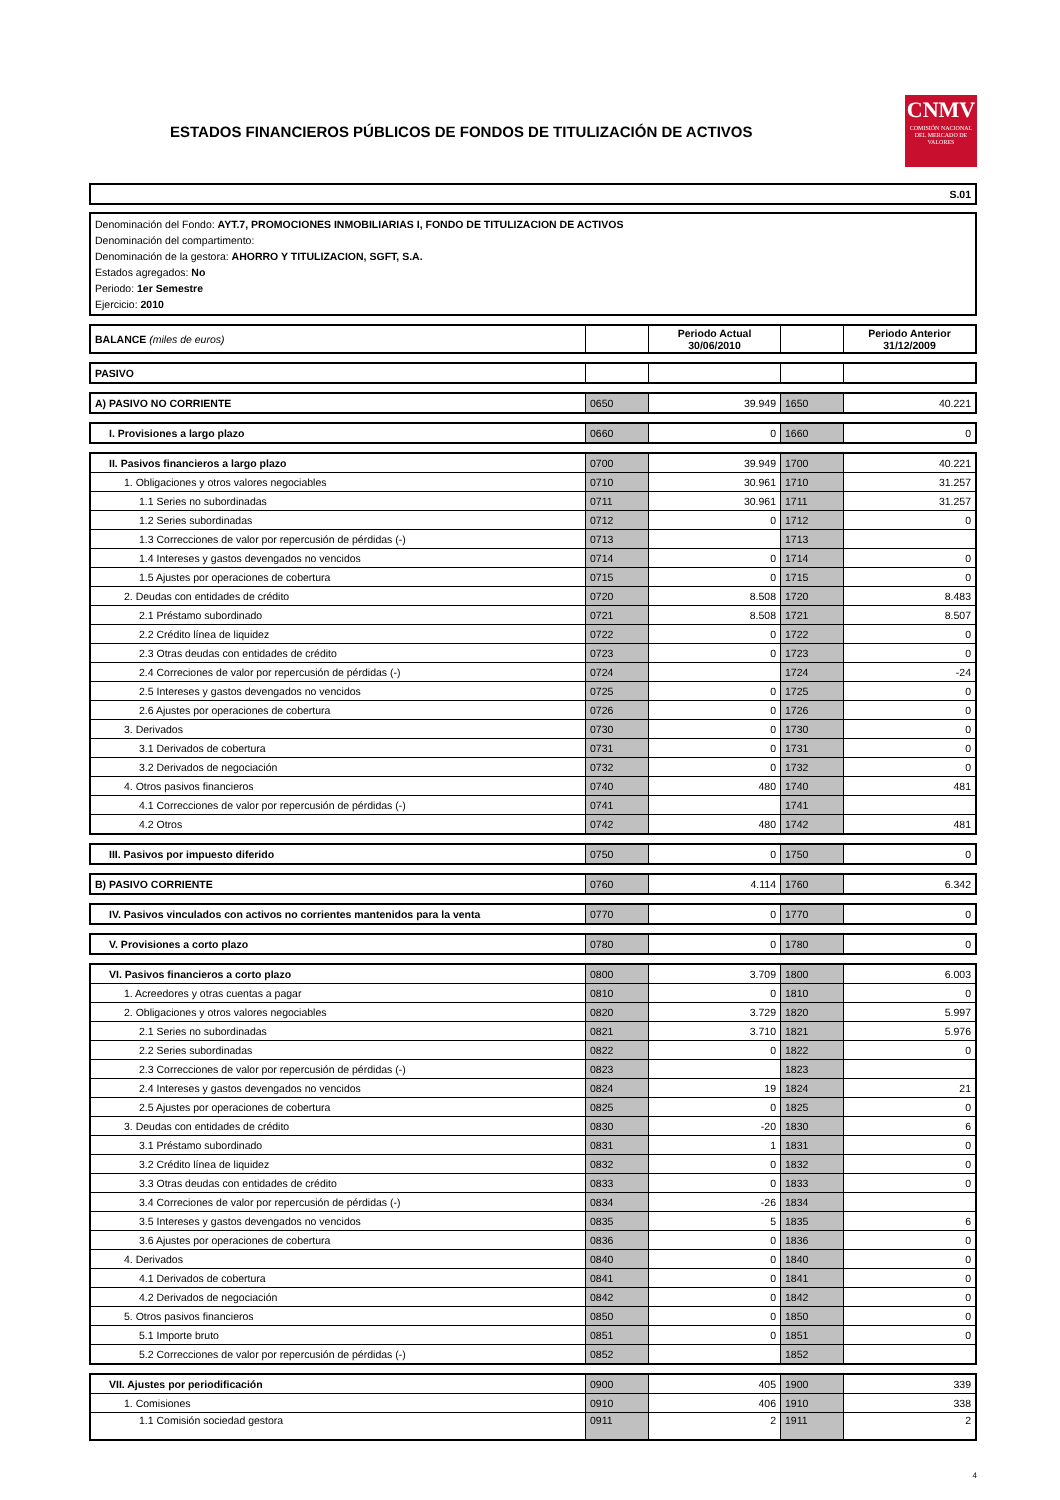ESTADOS FINANCIEROS PÚBLICOS DE FONDOS DE TITULIZACIÓN DE ACTIVOS
CNMV
COMISIÓN NACIONAL DEL MERCADO DE VALORES
| S.01 |
Denominación del Fondo: AYT.7, PROMOCIONES INMOBILIARIAS I, FONDO DE TITULIZACION DE ACTIVOS
Denominación del compartimento:
Denominación de la gestora: AHORRO Y TITULIZACION, SGFT, S.A.
Estados agregados: No
Periodo: 1er Semestre
Ejercicio: 2010
| BALANCE (miles de euros) | | Periodo Actual 30/06/2010 | | Periodo Anterior 31/12/2009 |
| PASIVO | | | | |
| A) PASIVO NO CORRIENTE | 0650 | 39.949 | 1650 | 40.221 |
| I. Provisiones a largo plazo | 0660 | 0 | 1660 | 0 |
| II. Pasivos financieros a largo plazo | 0700 | 39.949 | 1700 | 40.221 |
| 1. Obligaciones y otros valores negociables | 0710 | 30.961 | 1710 | 31.257 |
| 1.1 Series no subordinadas | 0711 | 30.961 | 1711 | 31.257 |
| 1.2 Series subordinadas | 0712 | 0 | 1712 | 0 |
| 1.3 Correcciones de valor por repercusión de pérdidas (-) | 0713 | | 1713 | |
| 1.4 Intereses y gastos devengados no vencidos | 0714 | 0 | 1714 | 0 |
| 1.5 Ajustes por operaciones de cobertura | 0715 | 0 | 1715 | 0 |
| 2. Deudas con entidades de crédito | 0720 | 8.508 | 1720 | 8.483 |
| 2.1 Préstamo subordinado | 0721 | 8.508 | 1721 | 8.507 |
| 2.2 Crédito línea de liquidez | 0722 | 0 | 1722 | 0 |
| 2.3 Otras deudas con entidades de crédito | 0723 | 0 | 1723 | 0 |
| 2.4 Correciones de valor por repercusión de pérdidas (-) | 0724 | | 1724 | -24 |
| 2.5 Intereses y gastos devengados no vencidos | 0725 | 0 | 1725 | 0 |
| 2.6 Ajustes por operaciones de cobertura | 0726 | 0 | 1726 | 0 |
| 3. Derivados | 0730 | 0 | 1730 | 0 |
| 3.1 Derivados de cobertura | 0731 | 0 | 1731 | 0 |
| 3.2 Derivados de negociación | 0732 | 0 | 1732 | 0 |
| 4. Otros pasivos financieros | 0740 | 480 | 1740 | 481 |
| 4.1 Correcciones de valor por repercusión de pérdidas (-) | 0741 | | 1741 | |
| 4.2 Otros | 0742 | 480 | 1742 | 481 |
| III. Pasivos por impuesto diferido | 0750 | 0 | 1750 | 0 |
| B) PASIVO CORRIENTE | 0760 | 4.114 | 1760 | 6.342 |
| IV. Pasivos vinculados con activos no corrientes mantenidos para la venta | 0770 | 0 | 1770 | 0 |
| V. Provisiones a corto plazo | 0780 | 0 | 1780 | 0 |
| VI. Pasivos financieros a corto plazo | 0800 | 3.709 | 1800 | 6.003 |
| 1. Acreedores y otras cuentas a pagar | 0810 | 0 | 1810 | 0 |
| 2. Obligaciones y otros valores negociables | 0820 | 3.729 | 1820 | 5.997 |
| 2.1 Series no subordinadas | 0821 | 3.710 | 1821 | 5.976 |
| 2.2 Series subordinadas | 0822 | 0 | 1822 | 0 |
| 2.3 Correcciones de valor por repercusión de pérdidas (-) | 0823 | | 1823 | |
| 2.4 Intereses y gastos devengados no vencidos | 0824 | 19 | 1824 | 21 |
| 2.5 Ajustes por operaciones de cobertura | 0825 | 0 | 1825 | 0 |
| 3. Deudas con entidades de crédito | 0830 | -20 | 1830 | 6 |
| 3.1 Préstamo subordinado | 0831 | 1 | 1831 | 0 |
| 3.2 Crédito línea de liquidez | 0832 | 0 | 1832 | 0 |
| 3.3 Otras deudas con entidades de crédito | 0833 | 0 | 1833 | 0 |
| 3.4 Correciones de valor por repercusión de pérdidas (-) | 0834 | -26 | 1834 | |
| 3.5 Intereses y gastos devengados no vencidos | 0835 | 5 | 1835 | 6 |
| 3.6 Ajustes por operaciones de cobertura | 0836 | 0 | 1836 | 0 |
| 4. Derivados | 0840 | 0 | 1840 | 0 |
| 4.1 Derivados de cobertura | 0841 | 0 | 1841 | 0 |
| 4.2 Derivados de negociación | 0842 | 0 | 1842 | 0 |
| 5. Otros pasivos financieros | 0850 | 0 | 1850 | 0 |
| 5.1 Importe bruto | 0851 | 0 | 1851 | 0 |
| 5.2 Correcciones de valor por repercusión de pérdidas (-) | 0852 | | 1852 | |
| VII. Ajustes por periodificación | 0900 | 405 | 1900 | 339 |
| 1. Comisiones | 0910 | 406 | 1910 | 338 |
| 1.1 Comisión sociedad gestora | 0911 | 2 | 1911 | 2 |
4